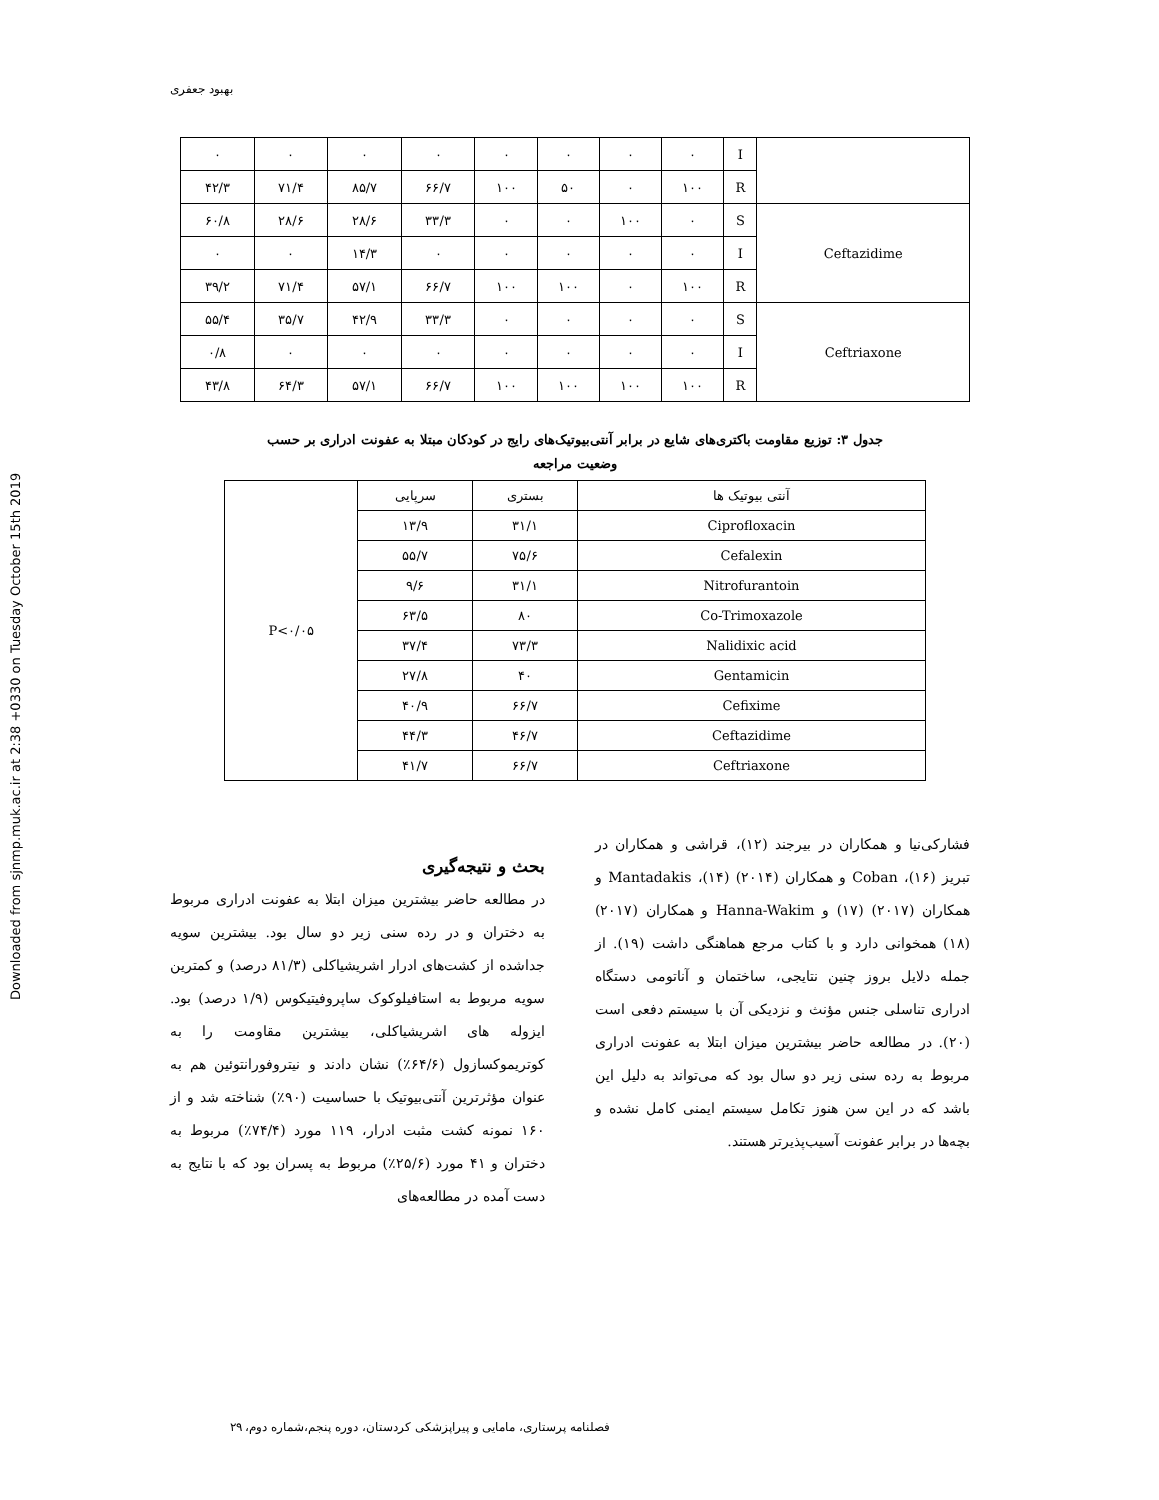Downloaded from sjnmp.muk.ac.ir at 2:38 +0330 on Tuesday October 15th 2019
بهبود جعفری
| ۰ | ۰ | ۰ | ۰ | ۰ | ۰ | ۰ | ۰ | I | |
| ۴۲/۳ | ۷۱/۴ | ۸۵/۷ | ۶۶/۷ | ۱۰۰ | ۵۰ | ۰ | ۱۰۰ | R | |
| ۶۰/۸ | ۲۸/۶ | ۲۸/۶ | ۳۳/۳ | ۰ | ۰ | ۱۰۰ | ۰ | S | Ceftazidime |
| ۰ | ۰ | ۱۴/۳ | ۰ | ۰ | ۰ | ۰ | ۰ | I | |
| ۳۹/۲ | ۷۱/۴ | ۵۷/۱ | ۶۶/۷ | ۱۰۰ | ۱۰۰ | ۰ | ۱۰۰ | R | |
| ۵۵/۴ | ۳۵/۷ | ۴۲/۹ | ۳۳/۳ | ۰ | ۰ | ۰ | ۰ | S | Ceftriaxone |
| ۰/۸ | ۰ | ۰ | ۰ | ۰ | ۰ | ۰ | ۰ | I | |
| ۴۳/۸ | ۶۴/۳ | ۵۷/۱ | ۶۶/۷ | ۱۰۰ | ۱۰۰ | ۱۰۰ | ۱۰۰ | R | |
جدول ۳: توزیع مقاومت باکتری‌های شایع در برابر آنتی‌بیوتیک‌های رایج در کودکان مبتلا به عفونت ادراری بر حسب
وضعیت مراجعه
| P<۰/۰۵ | سرپایی | بستری | آنتی بیوتیک ها |
| | ۱۳/۹ | ۳۱/۱ | Ciprofloxacin |
| | ۵۵/۷ | ۷۵/۶ | Cefalexin |
| | ۹/۶ | ۳۱/۱ | Nitrofurantoin |
| | ۶۳/۵ | ۸۰ | Co-Trimoxazole |
| | ۳۷/۴ | ۷۳/۳ | Nalidixic acid |
| | ۲۷/۸ | ۴۰ | Gentamicin |
| | ۴۰/۹ | ۶۶/۷ | Cefixime |
| | ۴۴/۳ | ۴۶/۷ | Ceftazidime |
| | ۴۱/۷ | ۶۶/۷ | Ceftriaxone |
بحث و نتیجه‌گیری
در مطالعه حاضر بیشترین میزان ابتلا به عفونت ادراری مربوط به دختران و در رده سنی زیر دو سال بود. بیشترین سویه جداشده از کشت‌های ادرار اشریشیاکلی (۸۱/۳ درصد) و کمترین سویه مربوط به استافیلوکوک ساپروفیتیکوس (۱/۹ درصد) بود. ایزوله های اشریشیاکلی، بیشترین مقاومت را به کوتریموکسازول (۶۴/۶٪) نشان دادند و نیتروفورانتوئین هم به عنوان مؤثرترین آنتی‌بیوتیک با حساسیت (۹۰٪) شناخته شد و از ۱۶۰ نمونه کشت مثبت ادرار، ۱۱۹ مورد (۷۴/۴٪) مربوط به دختران و ۴۱ مورد (۲۵/۶٪) مربوط به پسران بود که با نتایج به دست آمده در مطالعه‌های
فشارکی‌نیا و همکاران در بیرجند (۱۲)، قراشی و همکاران در تبریز (۱۶)، Coban و همکاران (۲۰۱۴) (۱۴)، Mantadakis و همکاران (۲۰۱۷) (۱۷) و Hanna-Wakim و همکاران (۲۰۱۷) (۱۸) همخوانی دارد و با کتاب مرجع هماهنگی داشت (۱۹). از جمله دلایل بروز چنین نتایجی، ساختمان و آناتومی دستگاه ادراری تناسلی جنس مؤنث و نزدیکی آن با سیستم دفعی است (۲۰). در مطالعه حاضر بیشترین میزان ابتلا به عفونت ادراری مربوط به رده سنی زیر دو سال بود که می‌تواند به دلیل این باشد که در این سن هنوز تکامل سیستم ایمنی کامل نشده و بچه‌ها در برابر عفونت آسیب‌پذیرتر هستند.
فصلنامه پرستاری، مامایی و پیراپزشکی کردستان، دوره پنجم،شماره دوم، ۲۹